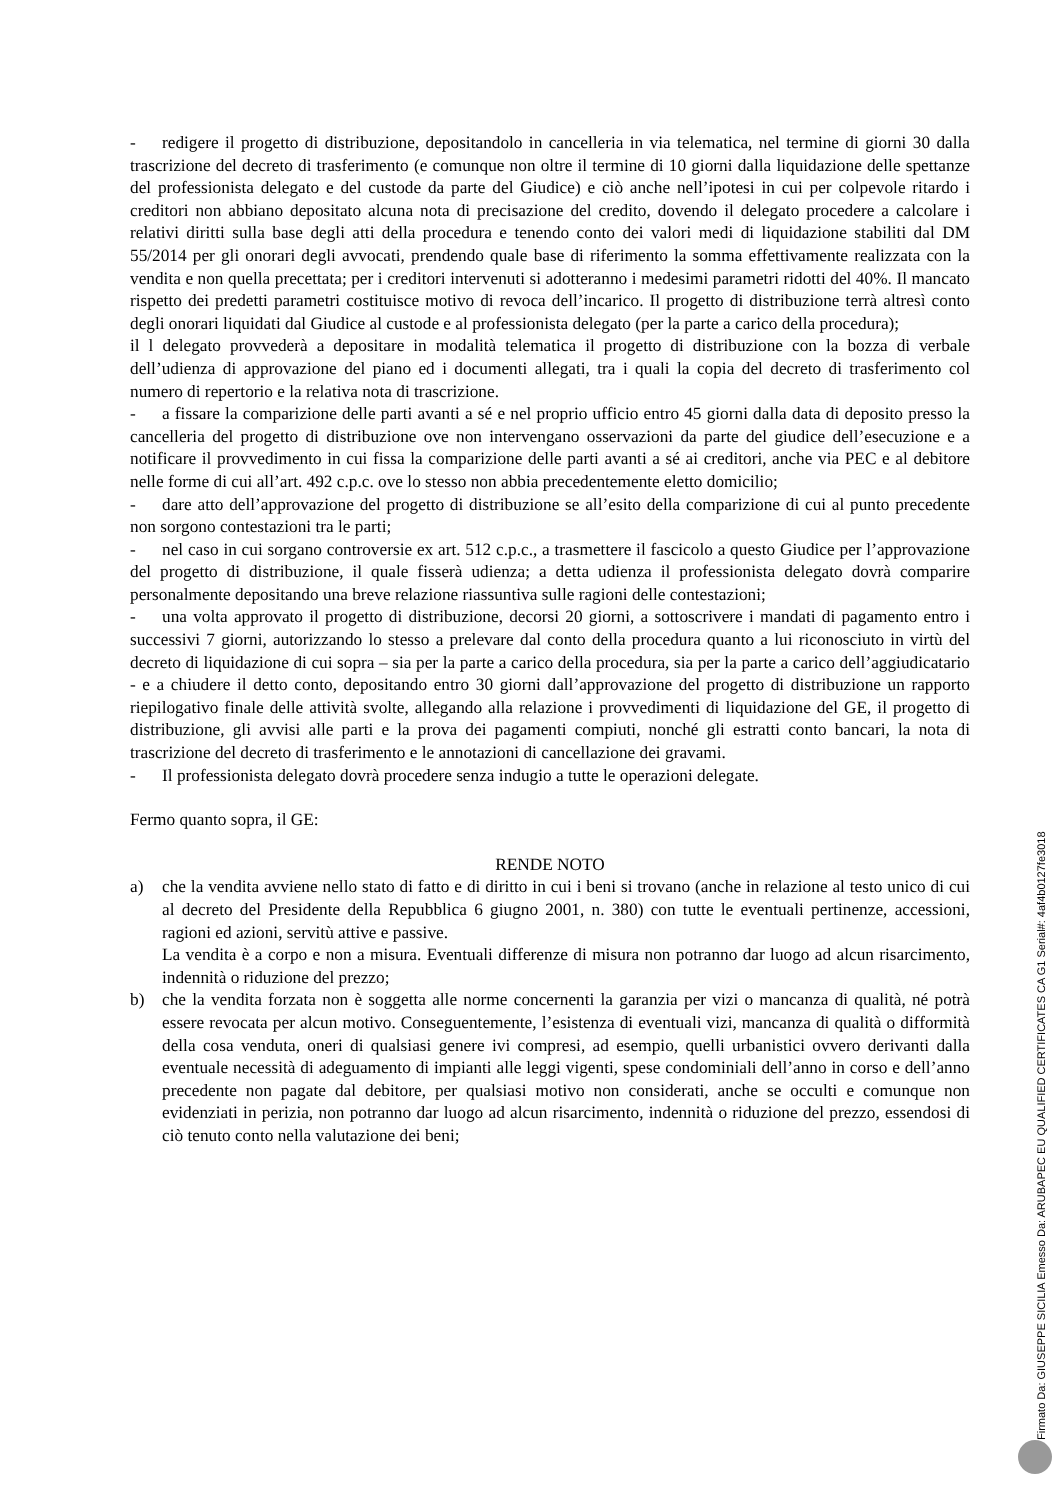- redigere il progetto di distribuzione, depositandolo in cancelleria in via telematica, nel termine di giorni 30 dalla trascrizione del decreto di trasferimento (e comunque non oltre il termine di 10 giorni dalla liquidazione delle spettanze del professionista delegato e del custode da parte del Giudice) e ciò anche nell’ipotesi in cui per colpevole ritardo i creditori non abbiano depositato alcuna nota di precisazione del credito, dovendo il delegato procedere a calcolare i relativi diritti sulla base degli atti della procedura e tenendo conto dei valori medi di liquidazione stabiliti dal DM 55/2014 per gli onorari degli avvocati, prendendo quale base di riferimento la somma effettivamente realizzata con la vendita e non quella precettata; per i creditori intervenuti si adotteranno i medesimi parametri ridotti del 40%. Il mancato rispetto dei predetti parametri costituisce motivo di revoca dell’incarico. Il progetto di distribuzione terrà altresì conto degli onorari liquidati dal Giudice al custode e al professionista delegato (per la parte a carico della procedura);
il l delegato provvederà a depositare in modalità telematica il progetto di distribuzione con la bozza di verbale dell’udienza di approvazione del piano ed i documenti allegati, tra i quali la copia del decreto di trasferimento col numero di repertorio e la relativa nota di trascrizione.
- a fissare la comparizione delle parti avanti a sé e nel proprio ufficio entro 45 giorni dalla data di deposito presso la cancelleria del progetto di distribuzione ove non intervengano osservazioni da parte del giudice dell’esecuzione e a notificare il provvedimento in cui fissa la comparizione delle parti avanti a sé ai creditori, anche via PEC e al debitore nelle forme di cui all’art. 492 c.p.c. ove lo stesso non abbia precedentemente eletto domicilio;
- dare atto dell’approvazione del progetto di distribuzione se all’esito della comparizione di cui al punto precedente non sorgono contestazioni tra le parti;
- nel caso in cui sorgano controversie ex art. 512 c.p.c., a trasmettere il fascicolo a questo Giudice per l’approvazione del progetto di distribuzione, il quale fisserà udienza; a detta udienza il professionista delegato dovrà comparire personalmente depositando una breve relazione riassuntiva sulle ragioni delle contestazioni;
- una volta approvato il progetto di distribuzione, decorsi 20 giorni, a sottoscrivere i mandati di pagamento entro i successivi 7 giorni, autorizzando lo stesso a prelevare dal conto della procedura quanto a lui riconosciuto in virtù del decreto di liquidazione di cui sopra – sia per la parte a carico della procedura, sia per la parte a carico dell’aggiudicatario - e a chiudere il detto conto, depositando entro 30 giorni dall’approvazione del progetto di distribuzione un rapporto riepilogativo finale delle attività svolte, allegando alla relazione i provvedimenti di liquidazione del GE, il progetto di distribuzione, gli avvisi alle parti e la prova dei pagamenti compiuti, nonché gli estratti conto bancari, la nota di trascrizione del decreto di trasferimento e le annotazioni di cancellazione dei gravami.
- Il professionista delegato dovrà procedere senza indugio a tutte le operazioni delegate.
Fermo quanto sopra, il GE:
RENDE NOTO
a) che la vendita avviene nello stato di fatto e di diritto in cui i beni si trovano (anche in relazione al testo unico di cui al decreto del Presidente della Repubblica 6 giugno 2001, n. 380) con tutte le eventuali pertinenze, accessioni, ragioni ed azioni, servitù attive e passive.
La vendita è a corpo e non a misura. Eventuali differenze di misura non potranno dar luogo ad alcun risarcimento, indennità o riduzione del prezzo;
b) che la vendita forzata non è soggetta alle norme concernenti la garanzia per vizi o mancanza di qualità, né potrà essere revocata per alcun motivo. Conseguentemente, l’esistenza di eventuali vizi, mancanza di qualità o difformità della cosa venduta, oneri di qualsiasi genere ivi compresi, ad esempio, quelli urbanistici ovvero derivanti dalla eventuale necessità di adeguamento di impianti alle leggi vigenti, spese condominiali dell’anno in corso e dell’anno precedente non pagate dal debitore, per qualsiasi motivo non considerati, anche se occulti e comunque non evidenziati in perizia, non potranno dar luogo ad alcun risarcimento, indennità o riduzione del prezzo, essendosi di ciò tenuto conto nella valutazione dei beni;
Firmato Da: GIUSEPPE SICILIA Emesso Da: ARUBAPEC EU QUALIFIED CERTIFICATES CA G1 Serial#: 4af4b0127fe3018